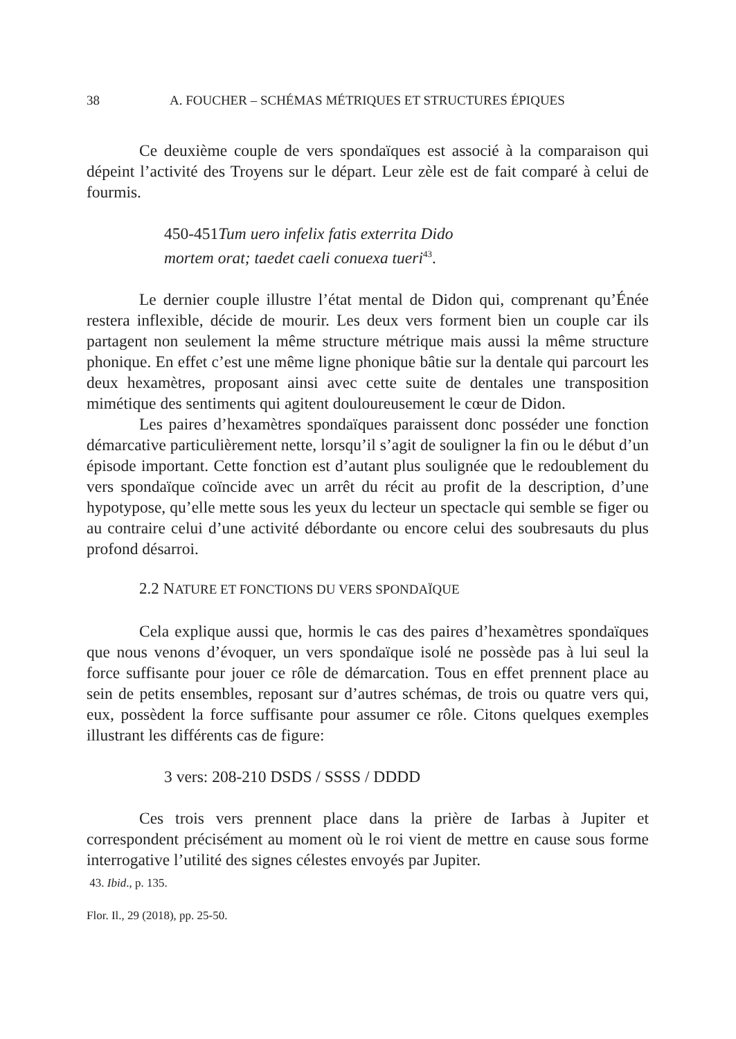38 A. FOUCHER – SCHÉMAS MÉTRIQUES ET STRUCTURES ÉPIQUES
Ce deuxième couple de vers spondaïques est associé à la comparaison qui dépeint l’activité des Troyens sur le départ. Leur zèle est de fait comparé à celui de fourmis.
450-451Tum uero infelix fatis exterrita Dido
mortem orat; taedet caeli conuexa tueri<sup>43</sup>.
Le dernier couple illustre l’état mental de Didon qui, comprenant qu’Énée restera inflexible, décide de mourir. Les deux vers forment bien un couple car ils partagent non seulement la même structure métrique mais aussi la même structure phonique. En effet c’est une même ligne phonique bâtie sur la dentale qui parcourt les deux hexamètres, proposant ainsi avec cette suite de dentales une transposition mimétique des sentiments qui agitent douloureusement le cœur de Didon.
Les paires d’hexamètres spondaïques paraissent donc posséder une fonction démarcative particulièrement nette, lorsqu’il s’agit de souligner la fin ou le début d’un épisode important. Cette fonction est d’autant plus soulignée que le redoublement du vers spondaïque coïncide avec un arrêt du récit au profit de la description, d’une hypotypose, qu’elle mette sous les yeux du lecteur un spectacle qui semble se figer ou au contraire celui d’une activité débordante ou encore celui des soubresauts du plus profond désarroi.
2.2 NATURE ET FONCTIONS DU VERS SPONDAÏQUE
Cela explique aussi que, hormis le cas des paires d’hexamètres spondaïques que nous venons d’évoquer, un vers spondaïque isolé ne possède pas à lui seul la force suffisante pour jouer ce rôle de démarcation. Tous en effet prennent place au sein de petits ensembles, reposant sur d’autres schémas, de trois ou quatre vers qui, eux, possèdent la force suffisante pour assumer ce rôle. Citons quelques exemples illustrant les différents cas de figure:
3 vers: 208-210 DSDS / SSSS / DDDD
Ces trois vers prennent place dans la prière de Iarbas à Jupiter et correspondent précisément au moment où le roi vient de mettre en cause sous forme interrogative l’utilité des signes célestes envoyés par Jupiter.
43. Ibid., p. 135.
Flor. Il., 29 (2018), pp. 25-50.